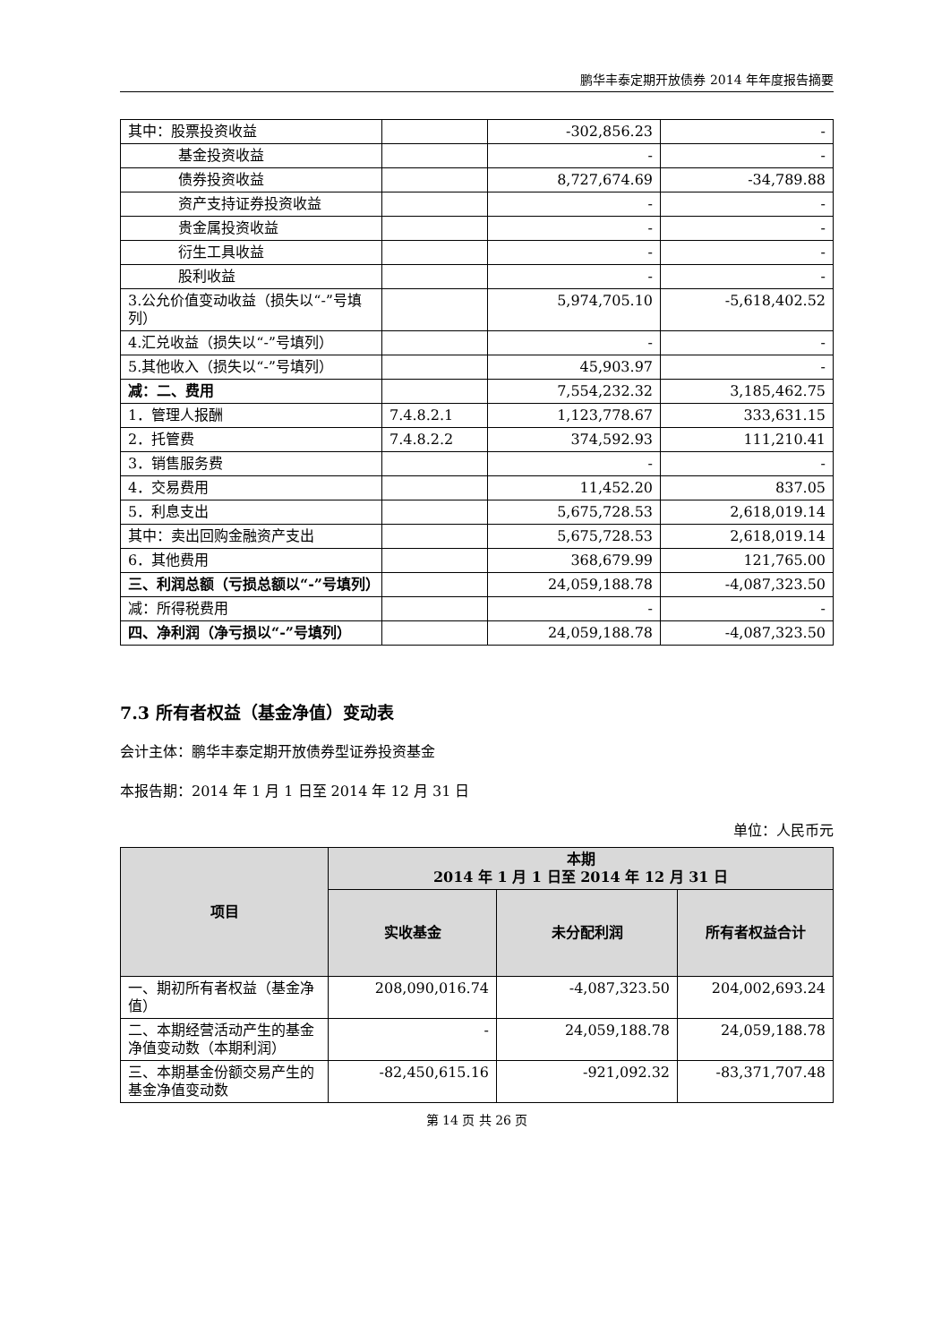鹏华丰泰定期开放债券 2014 年年度报告摘要
| 其中：股票投资收益 | | -302,856.23 | - |
| 基金投资收益 | | - | - |
| 债券投资收益 | | 8,727,674.69 | -34,789.88 |
| 资产支持证券投资收益 | | - | - |
| 贵金属投资收益 | | - | - |
| 衍生工具收益 | | - | - |
| 股利收益 | | - | - |
| 3.公允价值变动收益（损失以“-”号填列） | | 5,974,705.10 | -5,618,402.52 |
| 4.汇兑收益（损失以“-”号填列） | | - | - |
| 5.其他收入（损失以“-”号填列） | | 45,903.97 | - |
| 减：二、费用 | | 7,554,232.32 | 3,185,462.75 |
| 1．管理人报酬 | 7.4.8.2.1 | 1,123,778.67 | 333,631.15 |
| 2．托管费 | 7.4.8.2.2 | 374,592.93 | 111,210.41 |
| 3．销售服务费 | | - | - |
| 4．交易费用 | | 11,452.20 | 837.05 |
| 5．利息支出 | | 5,675,728.53 | 2,618,019.14 |
| 其中：卖出回购金融资产支出 | | 5,675,728.53 | 2,618,019.14 |
| 6．其他费用 | | 368,679.99 | 121,765.00 |
| 三、利润总额（亏损总额以“-”号填列） | | 24,059,188.78 | -4,087,323.50 |
| 减：所得税费用 | | - | - |
| 四、净利润（净亏损以“-”号填列） | | 24,059,188.78 | -4,087,323.50 |
7.3 所有者权益（基金净值）变动表
会计主体：鹏华丰泰定期开放债券型证券投资基金
本报告期：2014 年 1 月 1 日至 2014 年 12 月 31 日
单位：人民币元
| 项目 | 本期 2014 年 1 月 1 日至 2014 年 12 月 31 日 | | |
| --- | --- | --- | --- |
| | 实收基金 | 未分配利润 | 所有者权益合计 |
| 一、期初所有者权益（基金净值） | 208,090,016.74 | -4,087,323.50 | 204,002,693.24 |
| 二、本期经营活动产生的基金净值变动数（本期利润） | - | 24,059,188.78 | 24,059,188.78 |
| 三、本期基金份额交易产生的基金净值变动数 | -82,450,615.16 | -921,092.32 | -83,371,707.48 |
第 14 页 共 26 页